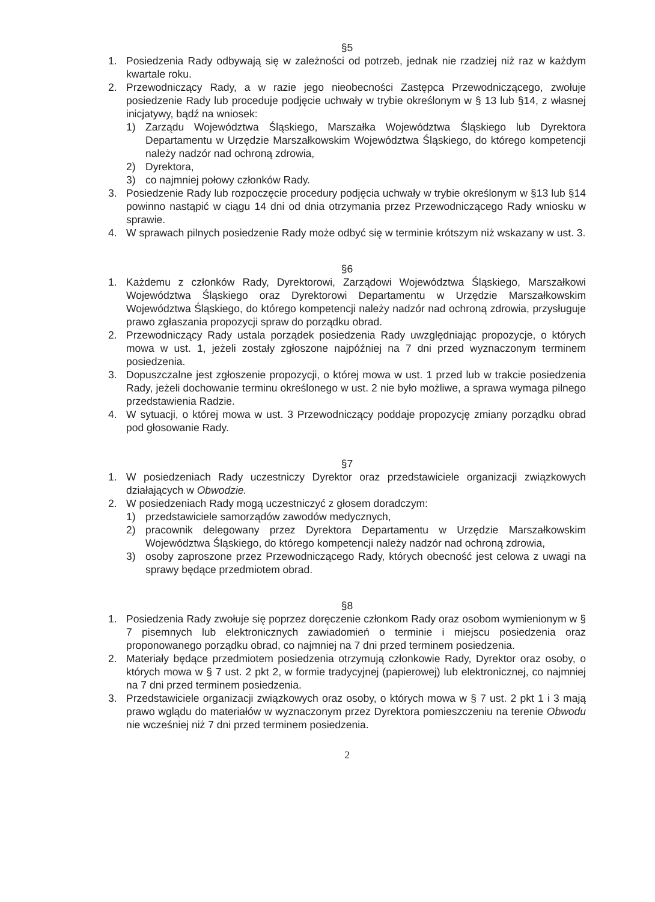§5
1. Posiedzenia Rady odbywają się w zależności od potrzeb, jednak nie rzadziej niż raz w każdym kwartale roku.
2. Przewodniczący Rady, a w razie jego nieobecności Zastępca Przewodniczącego, zwołuje posiedzenie Rady lub proceduje podjęcie uchwały w trybie określonym w § 13 lub §14, z własnej inicjatywy, bądź na wniosek:
1) Zarządu Województwa Śląskiego, Marszałka Województwa Śląskiego lub Dyrektora Departamentu w Urzędzie Marszałkowskim Województwa Śląskiego, do którego kompetencji należy nadzór nad ochroną zdrowia,
2) Dyrektora,
3) co najmniej połowy członków Rady.
3. Posiedzenie Rady lub rozpoczęcie procedury podjęcia uchwały w trybie określonym w §13 lub §14 powinno nastąpić w ciągu 14 dni od dnia otrzymania przez Przewodniczącego Rady wniosku w sprawie.
4. W sprawach pilnych posiedzenie Rady może odbyć się w terminie krótszym niż wskazany w ust. 3.
§6
1. Każdemu z członków Rady, Dyrektorowi, Zarządowi Województwa Śląskiego, Marszałkowi Województwa Śląskiego oraz Dyrektorowi Departamentu w Urzędzie Marszałkowskim Województwa Śląskiego, do którego kompetencji należy nadzór nad ochroną zdrowia, przysługuje prawo zgłaszania propozycji spraw do porządku obrad.
2. Przewodniczący Rady ustala porządek posiedzenia Rady uwzględniając propozycje, o których mowa w ust. 1, jeżeli zostały zgłoszone najpóźniej na 7 dni przed wyznaczonym terminem posiedzenia.
3. Dopuszczalne jest zgłoszenie propozycji, o której mowa w ust. 1 przed lub w trakcie posiedzenia Rady, jeżeli dochowanie terminu określonego w ust. 2 nie było możliwe, a sprawa wymaga pilnego przedstawienia Radzie.
4. W sytuacji, o której mowa w ust. 3 Przewodniczący poddaje propozycję zmiany porządku obrad pod głosowanie Rady.
§7
1. W posiedzeniach Rady uczestniczy Dyrektor oraz przedstawiciele organizacji związkowych działających w Obwodzie.
2. W posiedzeniach Rady mogą uczestniczyć z głosem doradczym:
1) przedstawiciele samorządów zawodów medycznych,
2) pracownik delegowany przez Dyrektora Departamentu w Urzędzie Marszałkowskim Województwa Śląskiego, do którego kompetencji należy nadzór nad ochroną zdrowia,
3) osoby zaproszone przez Przewodniczącego Rady, których obecność jest celowa z uwagi na sprawy będące przedmiotem obrad.
§8
1. Posiedzenia Rady zwołuje się poprzez doręczenie członkom Rady oraz osobom wymienionym w § 7 pisemnych lub elektronicznych zawiadomień o terminie i miejscu posiedzenia oraz proponowanego porządku obrad, co najmniej na 7 dni przed terminem posiedzenia.
2. Materiały będące przedmiotem posiedzenia otrzymują członkowie Rady, Dyrektor oraz osoby, o których mowa w § 7 ust. 2 pkt 2, w formie tradycyjnej (papierowej) lub elektronicznej, co najmniej na 7 dni przed terminem posiedzenia.
3. Przedstawiciele organizacji związkowych oraz osoby, o których mowa w § 7 ust. 2 pkt 1 i 3 mają prawo wglądu do materiałów w wyznaczonym przez Dyrektora pomieszczeniu na terenie Obwodu nie wcześniej niż 7 dni przed terminem posiedzenia.
2